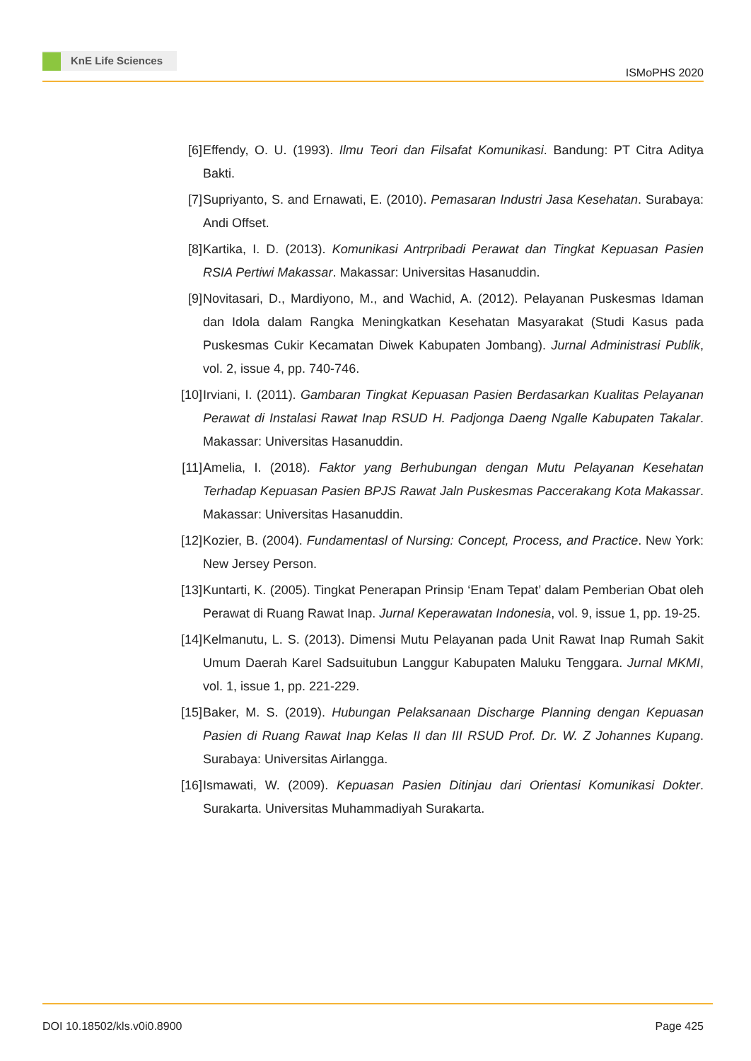KnE Life Sciences
ISMoPHS 2020
[6] Effendy, O. U. (1993). Ilmu Teori dan Filsafat Komunikasi. Bandung: PT Citra Aditya Bakti.
[7] Supriyanto, S. and Ernawati, E. (2010). Pemasaran Industri Jasa Kesehatan. Surabaya: Andi Offset.
[8] Kartika, I. D. (2013). Komunikasi Antrpribadi Perawat dan Tingkat Kepuasan Pasien RSIA Pertiwi Makassar. Makassar: Universitas Hasanuddin.
[9] Novitasari, D., Mardiyono, M., and Wachid, A. (2012). Pelayanan Puskesmas Idaman dan Idola dalam Rangka Meningkatkan Kesehatan Masyarakat (Studi Kasus pada Puskesmas Cukir Kecamatan Diwek Kabupaten Jombang). Jurnal Administrasi Publik, vol. 2, issue 4, pp. 740-746.
[10]
Irviani, I. (2011). Gambaran Tingkat Kepuasan Pasien Berdasarkan Kualitas Pelayanan Perawat di Instalasi Rawat Inap RSUD H. Padjonga Daeng Ngalle Kabupaten Takalar. Makassar: Universitas Hasanuddin.
[11]
Amelia, I. (2018). Faktor yang Berhubungan dengan Mutu Pelayanan Kesehatan Terhadap Kepuasan Pasien BPJS Rawat Jaln Puskesmas Paccerakang Kota Makassar. Makassar: Universitas Hasanuddin.
[12]
Kozier, B. (2004). Fundamentasl of Nursing: Concept, Process, and Practice. New York: New Jersey Person.
[13]
Kuntarti, K. (2005). Tingkat Penerapan Prinsip ‘Enam Tepat’ dalam Pemberian Obat oleh Perawat di Ruang Rawat Inap. Jurnal Keperawatan Indonesia, vol. 9, issue 1, pp. 19-25.
[14]
Kelmanutu, L. S. (2013). Dimensi Mutu Pelayanan pada Unit Rawat Inap Rumah Sakit Umum Daerah Karel Sadsuitubun Langgur Kabupaten Maluku Tenggara. Jurnal MKMI, vol. 1, issue 1, pp. 221-229.
[15]
Baker, M. S. (2019). Hubungan Pelaksanaan Discharge Planning dengan Kepuasan Pasien di Ruang Rawat Inap Kelas II dan III RSUD Prof. Dr. W. Z Johannes Kupang. Surabaya: Universitas Airlangga.
[16]
Ismawati, W. (2009). Kepuasan Pasien Ditinjau dari Orientasi Komunikasi Dokter. Surakarta. Universitas Muhammadiyah Surakarta.
DOI 10.18502/kls.v0i0.8900 Page 425